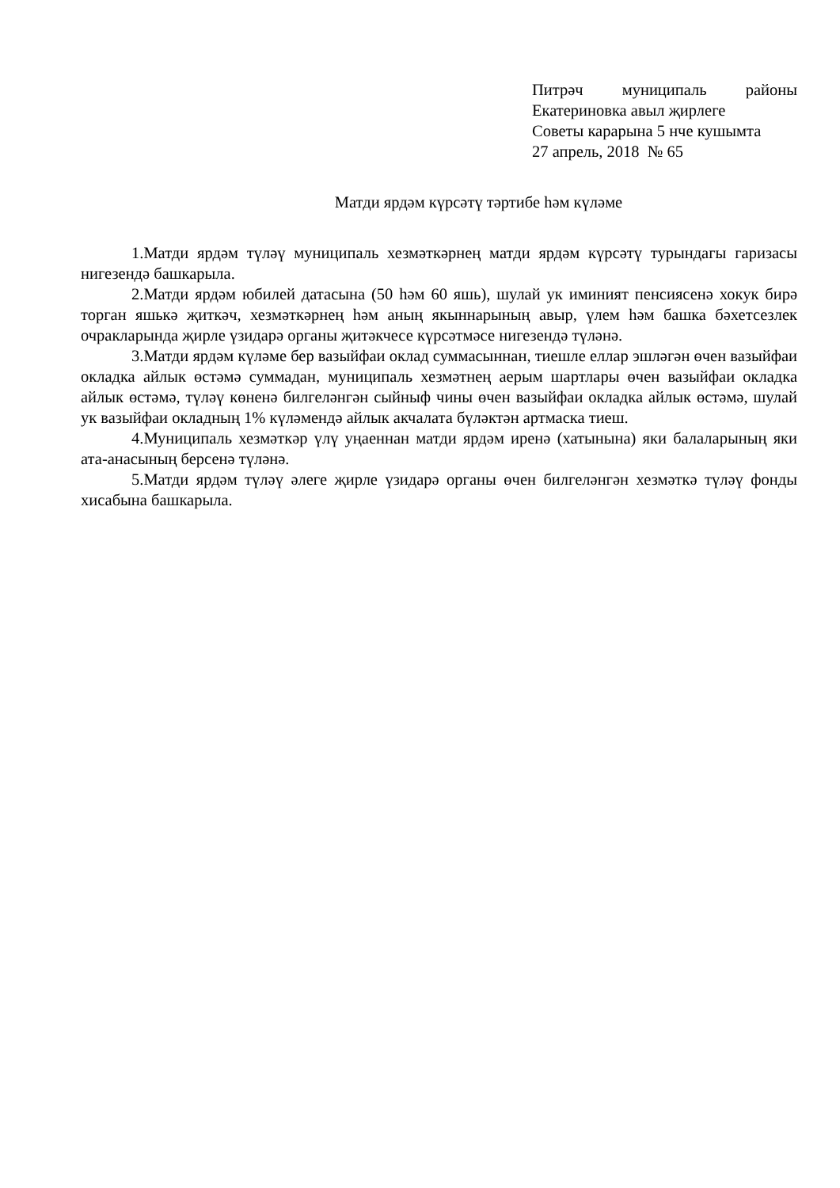Питрәч муниципаль районы
Екатериновка авыл җирлеге
Советы карарына 5 нче кушымта
27 апрель, 2018 № 65
Матди ярдәм күрсәтү тәртибе һәм күләме
1.Матди ярдәм түләү муниципаль хезмәткәрнең матди ярдәм күрсәтү турындагы гаризасы нигезендә башкарыла.
2.Матди ярдәм юбилей датасына (50 һәм 60 яшь), шулай ук иминият пенсиясенә хокук бирә торган яшькә җиткәч, хезмәткәрнең һәм аның якыннарының авыр, үлем һәм башка бәхетсезлек очракларында җирле үзидарә органы җитәкчесе күрсәтмәсе нигезендә түләнә.
3.Матди ярдәм күләме бер вазыйфаи оклад суммасыннан, тиешле еллар эшләгән өчен вазыйфаи окладка айлык өстәмә суммадан, муниципаль хезмәтнең аерым шартлары өчен вазыйфаи окладка айлык өстәмә, түләү көненә билгеләнгән сыйныф чины өчен вазыйфаи окладка айлык өстәмә, шулай ук вазыйфаи окладның 1% күләмендә айлык акчалата бүләктән артмаска тиеш.
4.Муниципаль хезмәткәр үлү уңаеннан матди ярдәм иренә (хатынына) яки балаларының яки ата-анасының берсенә түләнә.
5.Матди ярдәм түләү әлеге җирле үзидарә органы өчен билгеләнгән хезмәткә түләү фонды хисабына башкарыла.